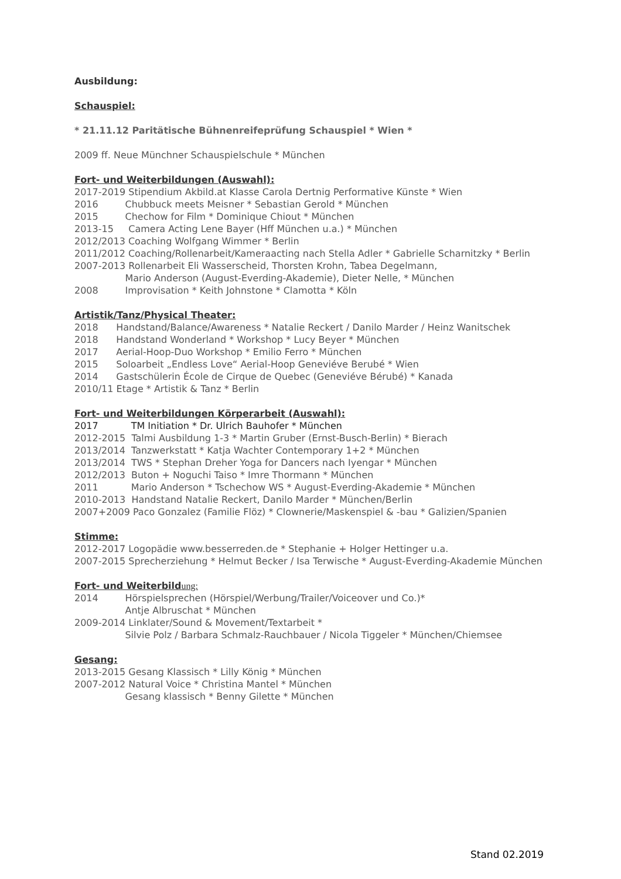Ausbildung:
Schauspiel:
* 21.11.12 Paritätische Bühnenreifeprüfung Schauspiel * Wien *
2009 ff. Neue Münchner Schauspielschule * München
Fort- und Weiterbildungen (Auswahl):
2017-2019 Stipendium Akbild.at Klasse Carola Dertnig Performative Künste * Wien
2016 Chubbuck meets Meisner * Sebastian Gerold * München
2015 Chechow for Film * Dominique Chiout * München
2013-15 Camera Acting Lene Bayer (Hff München u.a.) * München
2012/2013 Coaching Wolfgang Wimmer * Berlin
2011/2012 Coaching/Rollenarbeit/Kameraacting nach Stella Adler * Gabrielle Scharnitzky * Berlin
2007-2013 Rollenarbeit Eli Wasserscheid, Thorsten Krohn, Tabea Degelmann,
Mario Anderson (August-Everding-Akademie), Dieter Nelle, * München
2008 Improvisation * Keith Johnstone * Clamotta * Köln
Artistik/Tanz/Physical Theater:
2018 Handstand/Balance/Awareness * Natalie Reckert / Danilo Marder / Heinz Wanitschek
2018 Handstand Wonderland * Workshop * Lucy Beyer * München
2017 Aerial-Hoop-Duo Workshop * Emilio Ferro * München
2015 Soloarbeit „Endless Love“ Aerial-Hoop Geneviéve Berubé * Wien
2014 Gastschülerin École de Cirque de Quebec (Geneviéve Bérubé) * Kanada
2010/11 Etage * Artistik & Tanz * Berlin
Fort- und Weiterbildungen Körperarbeit (Auswahl):
2017 TM Initiation * Dr. Ulrich Bauhofer * München
2012-2015 Talmi Ausbildung 1-3 * Martin Gruber (Ernst-Busch-Berlin) * Bierach
2013/2014 Tanzwerkstatt * Katja Wachter Contemporary 1+2 * München
2013/2014 TWS * Stephan Dreher Yoga for Dancers nach Iyengar * München
2012/2013 Buton + Noguchi Taiso * Imre Thormann * München
2011 Mario Anderson * Tschechow WS * August-Everding-Akademie * München
2010-2013 Handstand Natalie Reckert, Danilo Marder * München/Berlin
2007+2009 Paco Gonzalez (Familie Flöz) * Clownerie/Maskenspiel & -bau * Galizien/Spanien
Stimme:
2012-2017 Logopädie www.besserreden.de * Stephanie + Holger Hettinger u.a.
2007-2015 Sprecherziehung * Helmut Becker / Isa Terwische * August-Everding-Akademie München
Fort- und Weiterbildung:
2014 Hörspielsprechen (Hörspiel/Werbung/Trailer/Voiceover und Co.)*
Antje Albruschat * München
2009-2014 Linklater/Sound & Movement/Textarbeit *
Silvie Polz / Barbara Schmalz-Rauchbauer / Nicola Tiggeler * München/Chiemsee
Gesang:
2013-2015 Gesang Klassisch * Lilly König * München
2007-2012 Natural Voice * Christina Mantel * München
Gesang klassisch * Benny Gilette * München
Stand 02.2019